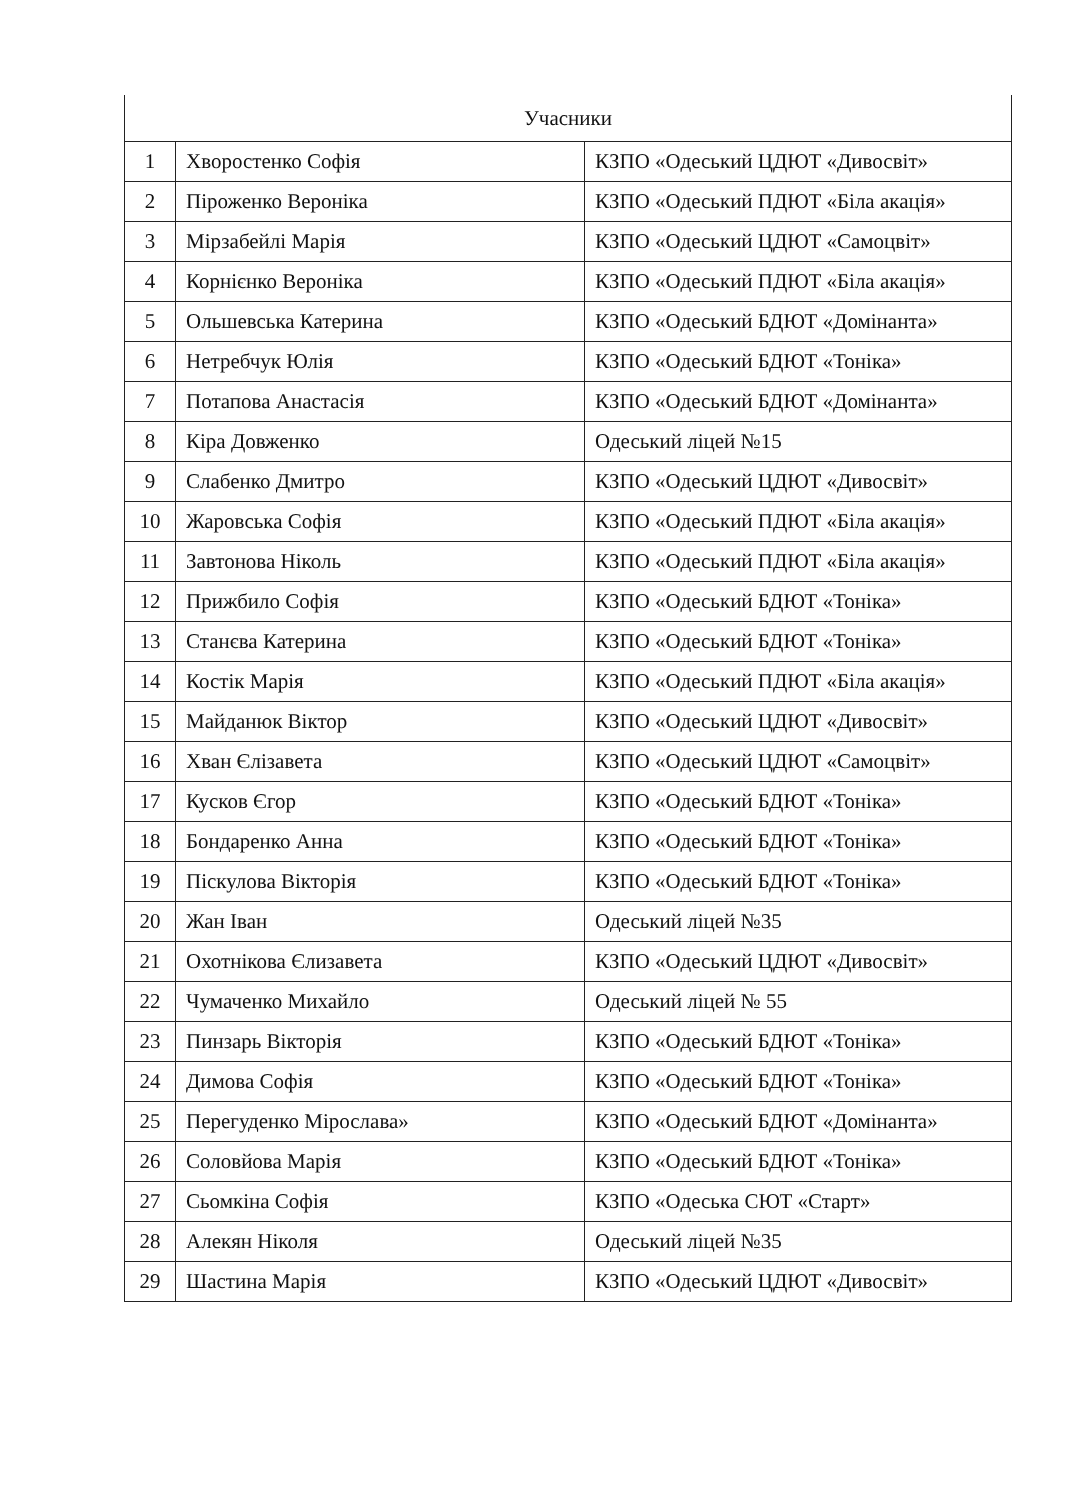| Учасники | | |
| --- | --- | --- |
| 1 | Хворостенко Софія | КЗПО «Одеський ЦДЮТ «Дивосвіт» |
| 2 | Піроженко Вероніка | КЗПО «Одеський ПДЮТ «Біла акація» |
| 3 | Мірзабейлі Марія | КЗПО «Одеський ЦДЮТ «Самоцвіт» |
| 4 | Корнієнко Вероніка | КЗПО «Одеський ПДЮТ «Біла акація» |
| 5 | Ольшевська Катерина | КЗПО «Одеський БДЮТ «Домінанта» |
| 6 | Нетребчук Юлія | КЗПО «Одеський БДЮТ «Тоніка» |
| 7 | Потапова Анастасія | КЗПО «Одеський БДЮТ «Домінанта» |
| 8 | Кіра Довженко | Одеський ліцей №15 |
| 9 | Слабенко Дмитро | КЗПО «Одеський ЦДЮТ «Дивосвіт» |
| 10 | Жаровська Софія | КЗПО «Одеський ПДЮТ «Біла акація» |
| 11 | Завтонова Ніколь | КЗПО «Одеський ПДЮТ «Біла акація» |
| 12 | Прижбило Софія | КЗПО «Одеський БДЮТ «Тоніка» |
| 13 | Станєва Катерина | КЗПО «Одеський БДЮТ «Тоніка» |
| 14 | Костік Марія | КЗПО «Одеський ПДЮТ «Біла акація» |
| 15 | Майданюк Віктор | КЗПО «Одеський ЦДЮТ «Дивосвіт» |
| 16 | Хван Єлізавета | КЗПО «Одеський ЦДЮТ «Самоцвіт» |
| 17 | Кусков Єгор | КЗПО «Одеський БДЮТ «Тоніка» |
| 18 | Бондаренко Анна | КЗПО «Одеський БДЮТ «Тоніка» |
| 19 | Піскулова Вікторія | КЗПО «Одеський БДЮТ «Тоніка» |
| 20 | Жан Іван | Одеський ліцей №35 |
| 21 | Охотнікова Єлизавета | КЗПО «Одеський ЦДЮТ «Дивосвіт» |
| 22 | Чумаченко Михайло | Одеський ліцей № 55 |
| 23 | Пинзарь Вікторія | КЗПО «Одеський БДЮТ «Тоніка» |
| 24 | Димова Софія | КЗПО «Одеський БДЮТ «Тоніка» |
| 25 | Перегуденко Мірослава» | КЗПО «Одеський БДЮТ «Домінанта» |
| 26 | Соловйова Марія | КЗПО «Одеський БДЮТ «Тоніка» |
| 27 | Сьомкіна Софія | КЗПО «Одеська СЮТ «Старт» |
| 28 | Алекян Ніколя | Одеський ліцей №35 |
| 29 | Шастина Марія | КЗПО «Одеський ЦДЮТ «Дивосвіт» |